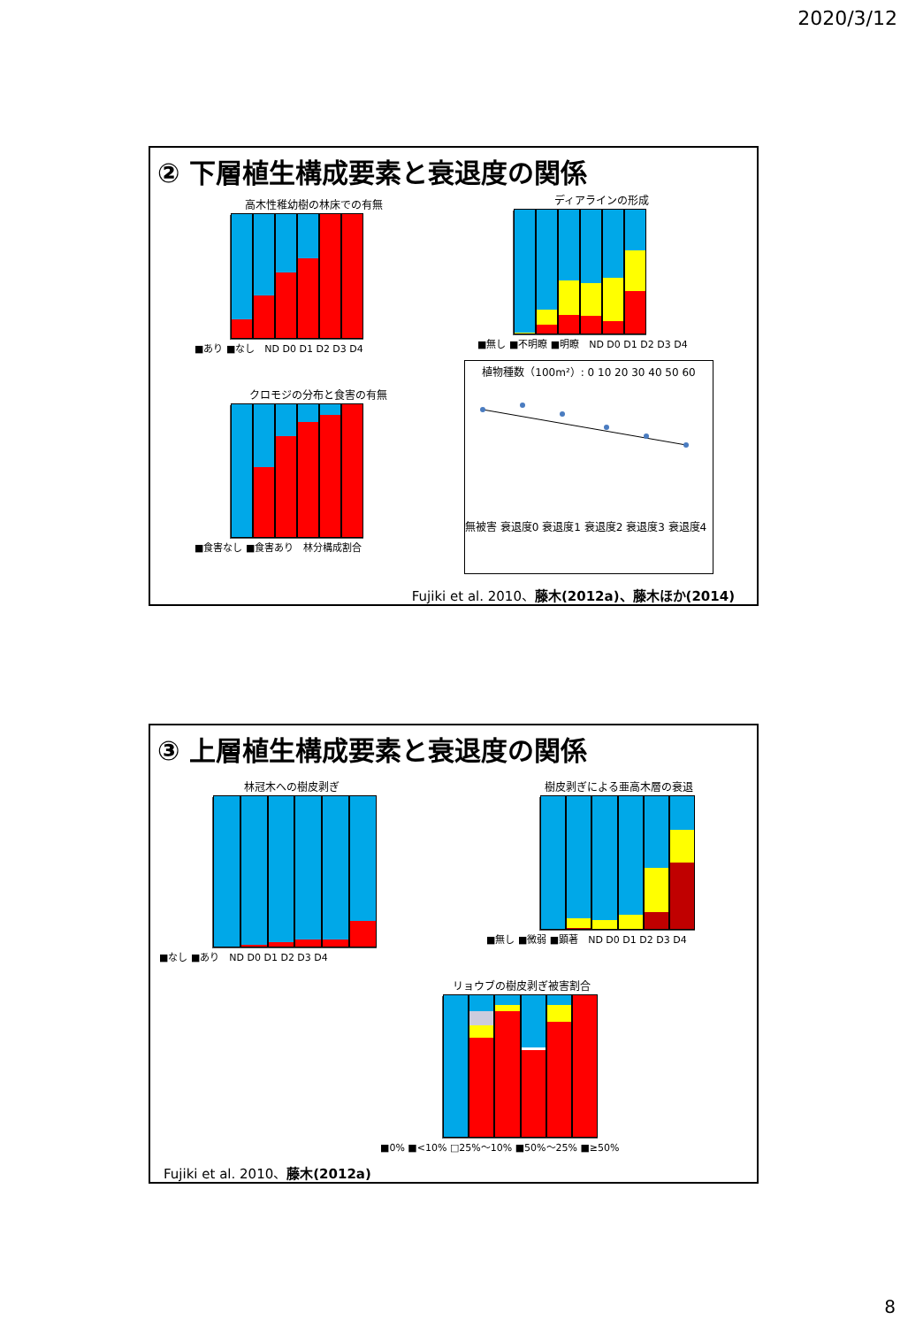2020/3/12
② 下層植生構成要素と衰退度の関係
高木性稚幼樹の林床での有無
■あり ■なし　ND D0 D1 D2 D3 D4
ディアラインの形成
■無し ■不明瞭 ■明瞭　ND D0 D1 D2 D3 D4
クロモジの分布と食害の有無
■食害なし ■食害あり　林分構成割合
植物種数（100m²）: 0 10 20 30 40 50 60
無被害 衰退度0 衰退度1 衰退度2 衰退度3 衰退度4
Fujiki et al. 2010、藤木(2012a)、藤木ほか(2014)
③ 上層植生構成要素と衰退度の関係
林冠木への樹皮剥ぎ
■なし ■あり　ND D0 D1 D2 D3 D4
樹皮剥ぎによる亜高木層の衰退
■無し ■微弱 ■顕著　ND D0 D1 D2 D3 D4
リョウブの樹皮剥ぎ被害割合
■0% ■<10% □25%～10% ■50%～25% ■≥50%
Fujiki et al. 2010、藤木(2012a)
8